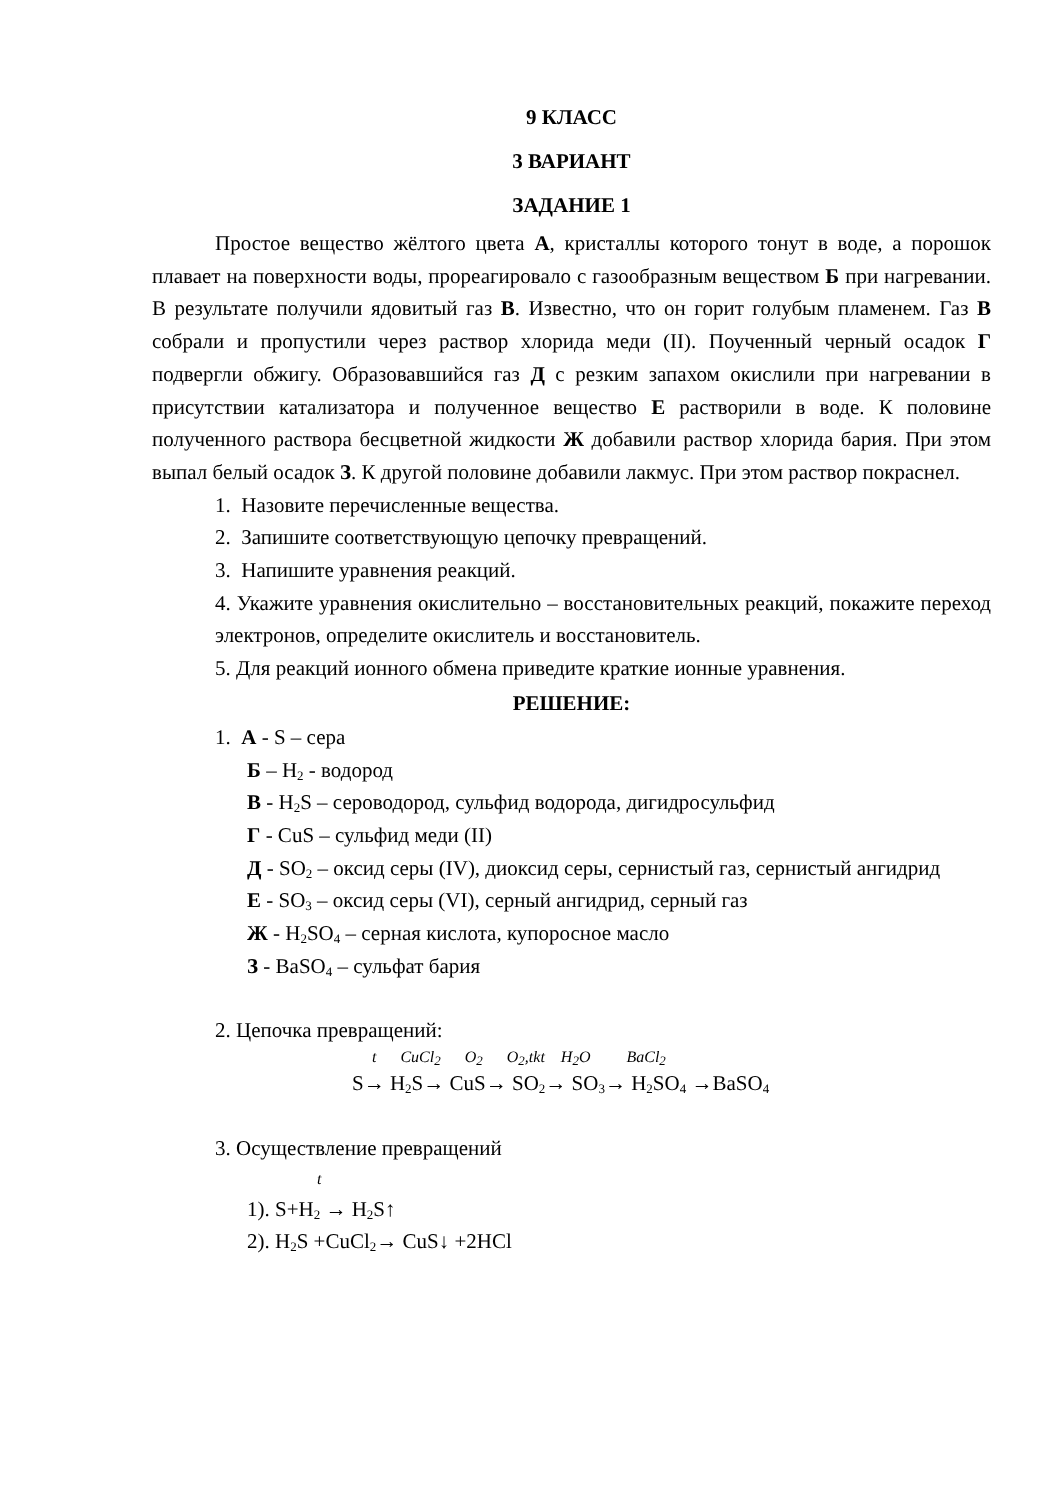9 КЛАСС
3 ВАРИАНТ
ЗАДАНИЕ 1
Простое вещество жёлтого цвета А, кристаллы которого тонут в воде, а порошок плавает на поверхности воды, прореагировало с газообразным веществом Б при нагревании. В результате получили ядовитый газ В. Известно, что он горит голубым пламенем. Газ В собрали и пропустили через раствор хлорида меди (II). Поученный черный осадок Г подвергли обжигу. Образовавшийся газ Д с резким запахом окислили при нагревании в присутствии катализатора и полученное вещество Е растворили в воде. К половине полученного раствора бесцветной жидкости Ж добавили раствор хлорида бария. При этом выпал белый осадок З. К другой половине добавили лакмус. При этом раствор покраснел.
1. Назовите перечисленные вещества.
2. Запишите соответствующую цепочку превращений.
3. Напишите уравнения реакций.
4. Укажите уравнения окислительно – восстановительных реакций, покажите переход электронов, определите окислитель и восстановитель.
5. Для реакций ионного обмена приведите краткие ионные уравнения.
РЕШЕНИЕ:
1. А - S – сера
Б – H<sub>2</sub> - водород
В - H<sub>2</sub>S – сероводород, сульфид водорода, дигидросульфид
Г - CuS – сульфид меди (II)
Д - SO<sub>2</sub> – оксид серы (IV), диоксид серы, сернистый газ, сернистый ангидрид
Е - SO<sub>3</sub> – оксид серы (VI), серный ангидрид, серный газ
Ж - H<sub>2</sub>SO<sub>4</sub> – серная кислота, купоросное масло
З - BaSO<sub>4</sub> – сульфат бария
2. Цепочка превращений:
t CuCl<sub>2</sub> O<sub>2</sub> O<sub>2</sub>,tkt H<sub>2</sub>O BaCl<sub>2</sub>
S→ H<sub>2</sub>S→ CuS→ SO<sub>2</sub>→ SO<sub>3</sub>→ H<sub>2</sub>SO<sub>4</sub> →BaSO<sub>4</sub>
3. Осуществление превращений
t
1). S+H<sub>2</sub> → H<sub>2</sub>S↑
2). H<sub>2</sub>S +CuCl<sub>2</sub>→ CuS↓ +2HCl